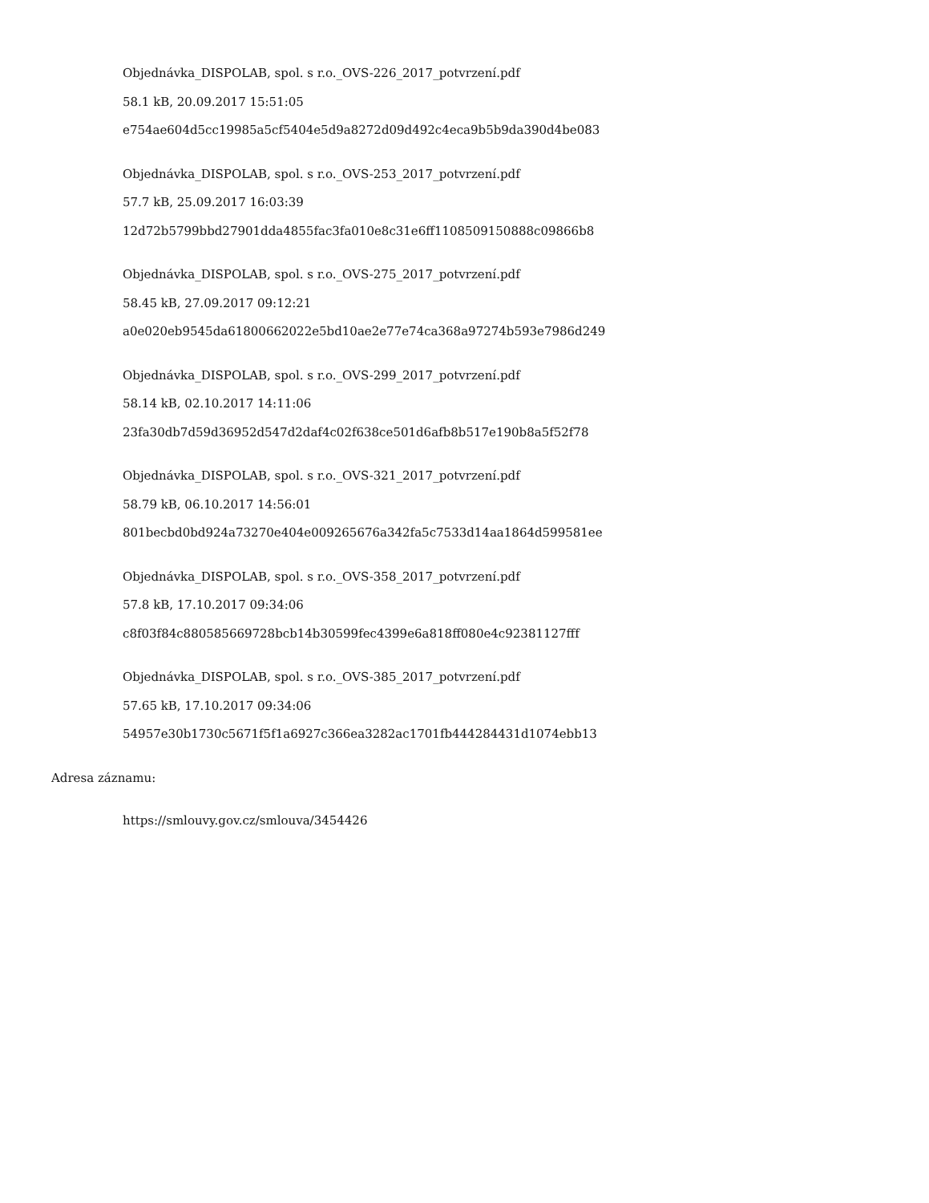Objednávka_DISPOLAB, spol. s r.o._OVS-226_2017_potvrzení.pdf
58.1 kB, 20.09.2017 15:51:05
e754ae604d5cc19985a5cf5404e5d9a8272d09d492c4eca9b5b9da390d4be083
Objednávka_DISPOLAB, spol. s r.o._OVS-253_2017_potvrzení.pdf
57.7 kB, 25.09.2017 16:03:39
12d72b5799bbd27901dda4855fac3fa010e8c31e6ff1108509150888c09866b8
Objednávka_DISPOLAB, spol. s r.o._OVS-275_2017_potvrzení.pdf
58.45 kB, 27.09.2017 09:12:21
a0e020eb9545da61800662022e5bd10ae2e77e74ca368a97274b593e7986d249
Objednávka_DISPOLAB, spol. s r.o._OVS-299_2017_potvrzení.pdf
58.14 kB, 02.10.2017 14:11:06
23fa30db7d59d36952d547d2daf4c02f638ce501d6afb8b517e190b8a5f52f78
Objednávka_DISPOLAB, spol. s r.o._OVS-321_2017_potvrzení.pdf
58.79 kB, 06.10.2017 14:56:01
801becbd0bd924a73270e404e009265676a342fa5c7533d14aa1864d599581ee
Objednávka_DISPOLAB, spol. s r.o._OVS-358_2017_potvrzení.pdf
57.8 kB, 17.10.2017 09:34:06
c8f03f84c880585669728bcb14b30599fec4399e6a818ff080e4c92381127fff
Objednávka_DISPOLAB, spol. s r.o._OVS-385_2017_potvrzení.pdf
57.65 kB, 17.10.2017 09:34:06
54957e30b1730c5671f5f1a6927c366ea3282ac1701fb444284431d1074ebb13
Adresa záznamu:
https://smlouvy.gov.cz/smlouva/3454426